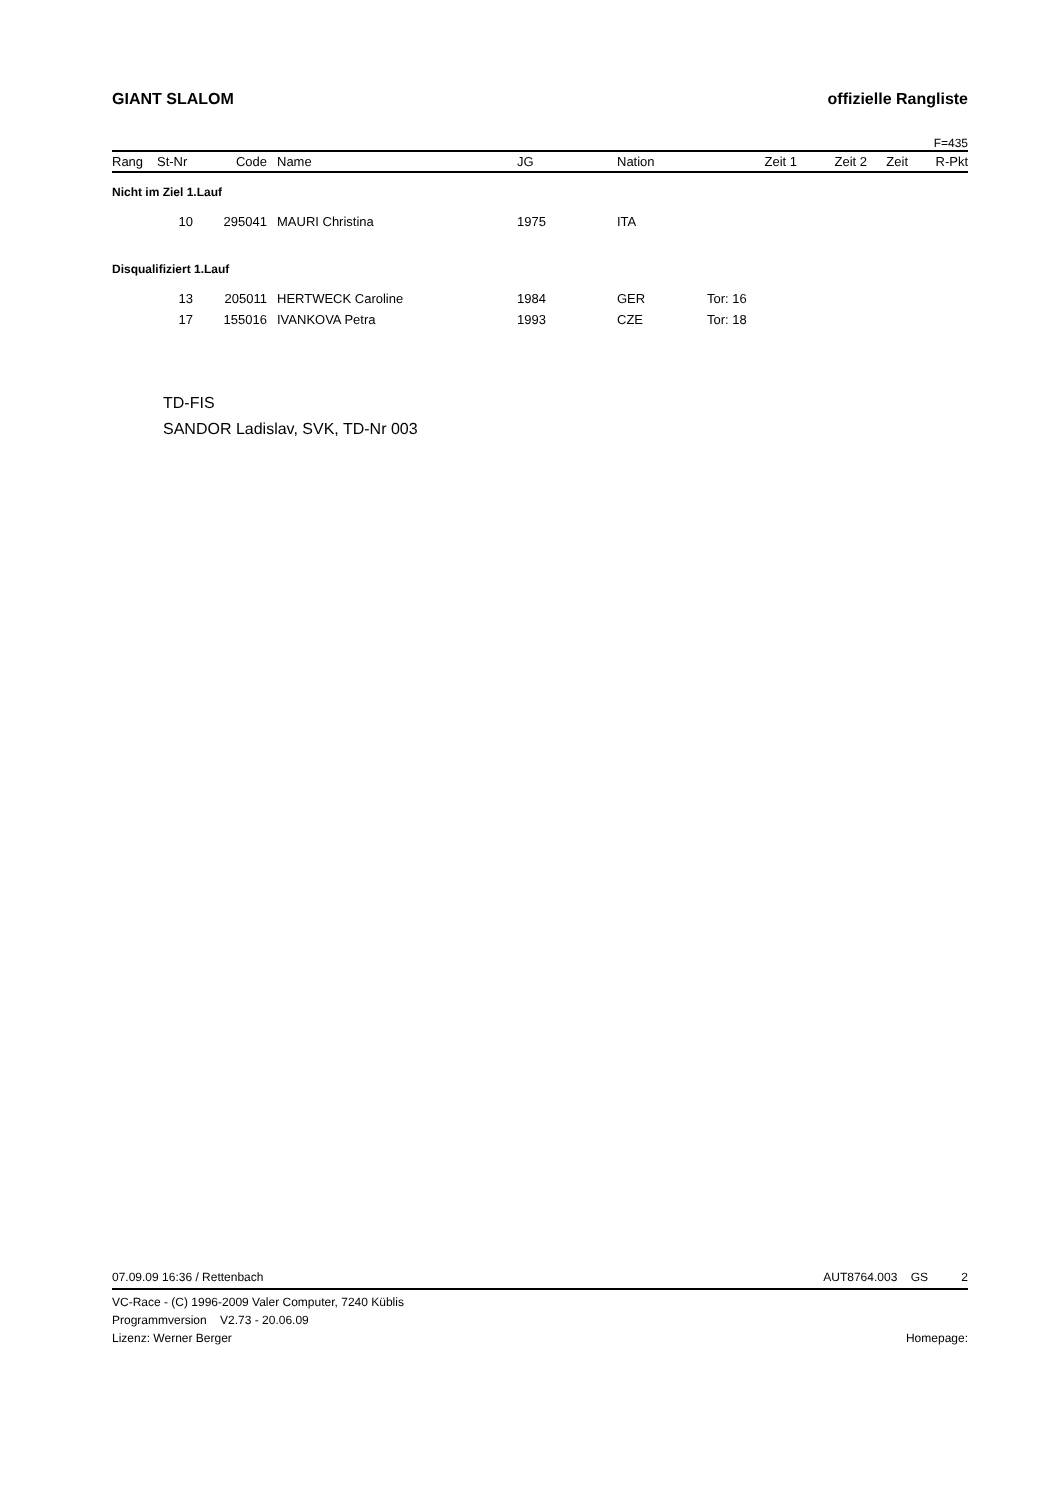GIANT SLALOM offizielle Rangliste
F=435
| Rang | St-Nr | Code | | Name | JG | Nation | Zeit 1 | Zeit 2 | Zeit | R-Pkt |
| --- | --- | --- | --- | --- | --- | --- | --- | --- | --- | --- |
| Nicht im Ziel 1.Lauf | | | | | | | | | | |
| | 10 | 295041 | | MAURI Christina | 1975 | ITA | | | | |
| Disqualifiziert 1.Lauf | | | | | | | | | | |
| | 13 | 205011 | | HERTWECK Caroline | 1984 | GER | Tor: 16 | | | |
| | 17 | 155016 | | IVANKOVA Petra | 1993 | CZE | Tor: 18 | | | |
TD-FIS
SANDOR Ladislav, SVK, TD-Nr 003
07.09.09 16:36 / Rettenbach AUT8764.003 GS 2
VC-Race - (C) 1996-2009 Valer Computer, 7240 Küblis
Programmversion V2.73 - 20.06.09
Lizenz: Werner Berger Homepage: